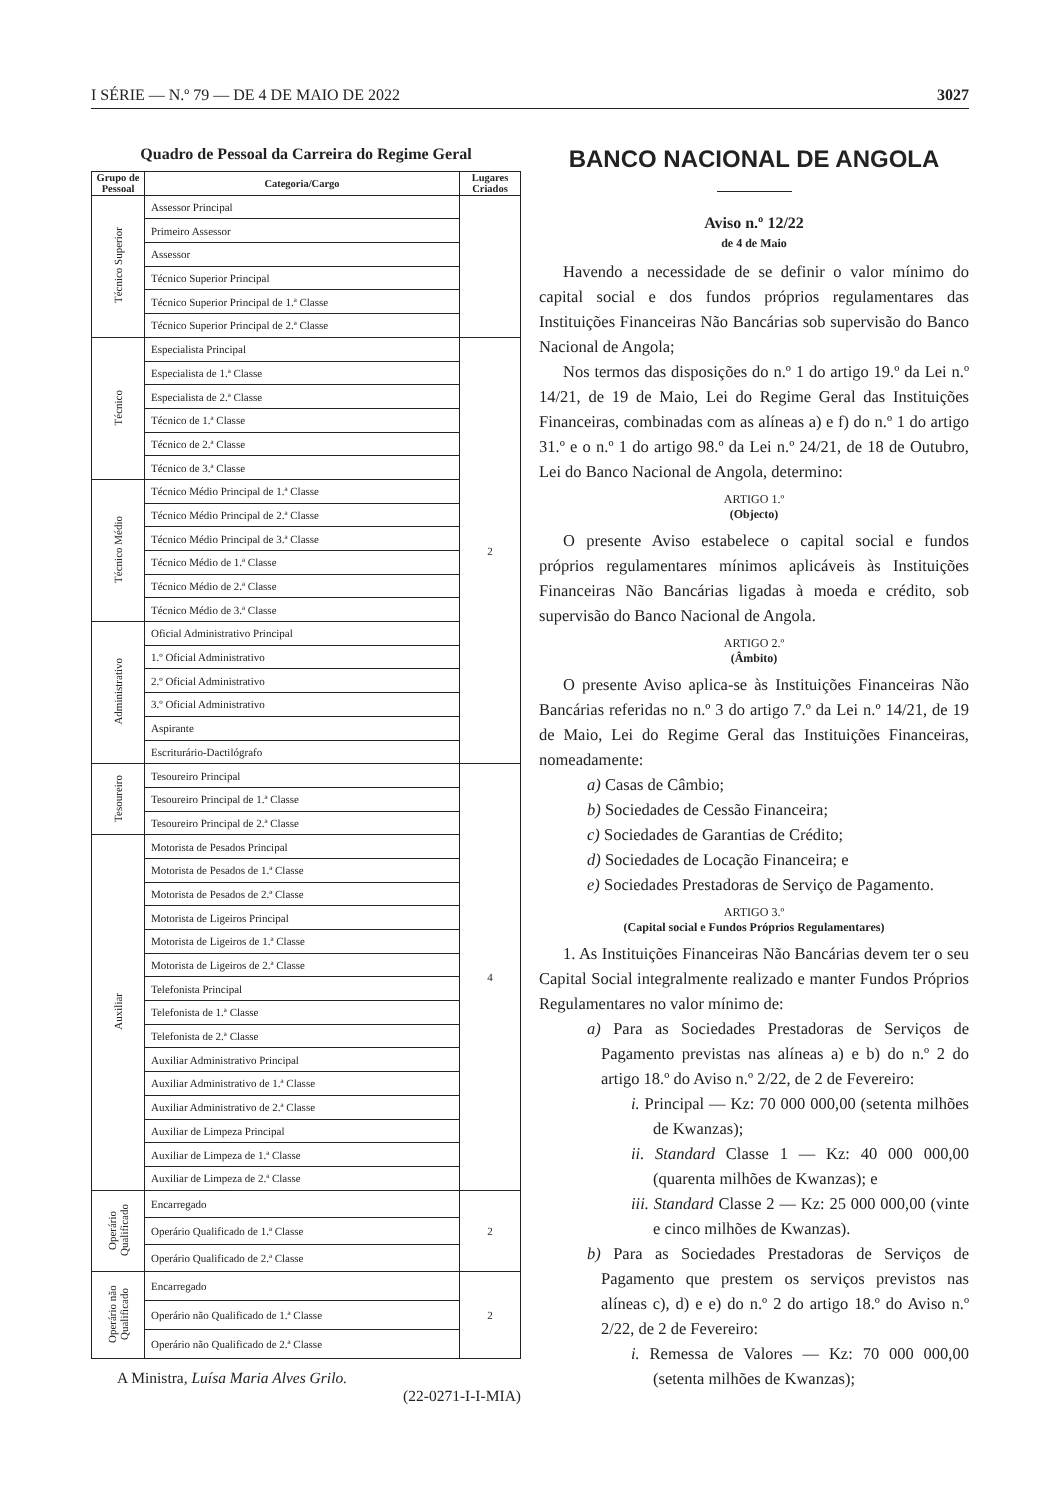I SÉRIE — N.º 79 — DE 4 DE MAIO DE 2022 3027
Quadro de Pessoal da Carreira do Regime Geral
| Grupo de Pessoal | Categoria/Cargo | Lugares Criados |
| --- | --- | --- |
| Técnico Superior | Assessor Principal | |
| | Primeiro Assessor | |
| | Assessor | |
| | Técnico Superior Principal | |
| | Técnico Superior Principal de 1.ª Classe | |
| | Técnico Superior Principal de 2.ª Classe | |
| Técnico | Especialista Principal | 2 |
| | Especialista de 1.ª Classe | |
| | Especialista de 2.ª Classe | |
| | Técnico de 1.ª Classe | |
| | Técnico de 2.ª Classe | |
| | Técnico de 3.ª Classe | |
| Técnico Médio | Técnico Médio Principal de 1.ª Classe | |
| | Técnico Médio Principal de 2.ª Classe | |
| | Técnico Médio Principal de 3.ª Classe | |
| | Técnico Médio de 1.ª Classe | |
| | Técnico Médio de 2.ª Classe | |
| | Técnico Médio de 3.ª Classe | |
| Administrativo | Oficial Administrativo Principal | |
| | 1.º Oficial Administrativo | |
| | 2.º Oficial Administrativo | |
| | 3.º Oficial Administrativo | |
| | Aspirante | |
| | Escriturário-Dactilógrafo | |
| Tesoureiro | Tesoureiro Principal | 4 |
| | Tesoureiro Principal de 1.ª Classe | |
| | Tesoureiro Principal de 2.ª Classe | |
| Auxiliar | Motorista de Pesados Principal | |
| | Motorista de Pesados de 1.ª Classe | |
| | Motorista de Pesados de 2.ª Classe | |
| | Motorista de Ligeiros Principal | |
| | Motorista de Ligeiros de 1.ª Classe | |
| | Motorista de Ligeiros de 2.ª Classe | |
| | Telefonista Principal | |
| | Telefonista de 1.ª Classe | |
| | Telefonista de 2.ª Classe | |
| | Auxiliar Administrativo Principal | |
| | Auxiliar Administrativo de 1.ª Classe | |
| | Auxiliar Administrativo de 2.ª Classe | |
| | Auxiliar de Limpeza Principal | |
| | Auxiliar de Limpeza de 1.ª Classe | |
| | Auxiliar de Limpeza de 2.ª Classe | |
| Operário Qualificado | Encarregado | 2 |
| | Operário Qualificado de 1.ª Classe | |
| | Operário Qualificado de 2.ª Classe | |
| Operário não Qualificado | Encarregado | 2 |
| | Operário não Qualificado de 1.ª Classe | |
| | Operário não Qualificado de 2.ª Classe | |
A Ministra, Luísa Maria Alves Grilo.
(22-0271-I-I-MIA)
BANCO NACIONAL DE ANGOLA
Aviso n.º 12/22
de 4 de Maio
Havendo a necessidade de se definir o valor mínimo do capital social e dos fundos próprios regulamentares das Instituições Financeiras Não Bancárias sob supervisão do Banco Nacional de Angola;
Nos termos das disposições do n.º 1 do artigo 19.º da Lei n.º 14/21, de 19 de Maio, Lei do Regime Geral das Instituições Financeiras, combinadas com as alíneas a) e f) do n.º 1 do artigo 31.º e o n.º 1 do artigo 98.º da Lei n.º 24/21, de 18 de Outubro, Lei do Banco Nacional de Angola, determino:
ARTIGO 1.º
(Objecto)
O presente Aviso estabelece o capital social e fundos próprios regulamentares mínimos aplicáveis às Instituições Financeiras Não Bancárias ligadas à moeda e crédito, sob supervisão do Banco Nacional de Angola.
ARTIGO 2.º
(Âmbito)
O presente Aviso aplica-se às Instituições Financeiras Não Bancárias referidas no n.º 3 do artigo 7.º da Lei n.º 14/21, de 19 de Maio, Lei do Regime Geral das Instituições Financeiras, nomeadamente:
a) Casas de Câmbio;
b) Sociedades de Cessão Financeira;
c) Sociedades de Garantias de Crédito;
d) Sociedades de Locação Financeira; e
e) Sociedades Prestadoras de Serviço de Pagamento.
ARTIGO 3.º
(Capital social e Fundos Próprios Regulamentares)
1. As Instituições Financeiras Não Bancárias devem ter o seu Capital Social integralmente realizado e manter Fundos Próprios Regulamentares no valor mínimo de:
a) Para as Sociedades Prestadoras de Serviços de Pagamento previstas nas alíneas a) e b) do n.º 2 do artigo 18.º do Aviso n.º 2/22, de 2 de Fevereiro:
i. Principal — Kz: 70 000 000,00 (setenta milhões de Kwanzas);
ii. Standard Classe 1 — Kz: 40 000 000,00 (quarenta milhões de Kwanzas); e
iii. Standard Classe 2 — Kz: 25 000 000,00 (vinte e cinco milhões de Kwanzas).
b) Para as Sociedades Prestadoras de Serviços de Pagamento que prestem os serviços previstos nas alíneas c), d) e e) do n.º 2 do artigo 18.º do Aviso n.º 2/22, de 2 de Fevereiro:
i. Remessa de Valores — Kz: 70 000 000,00 (setenta milhões de Kwanzas);